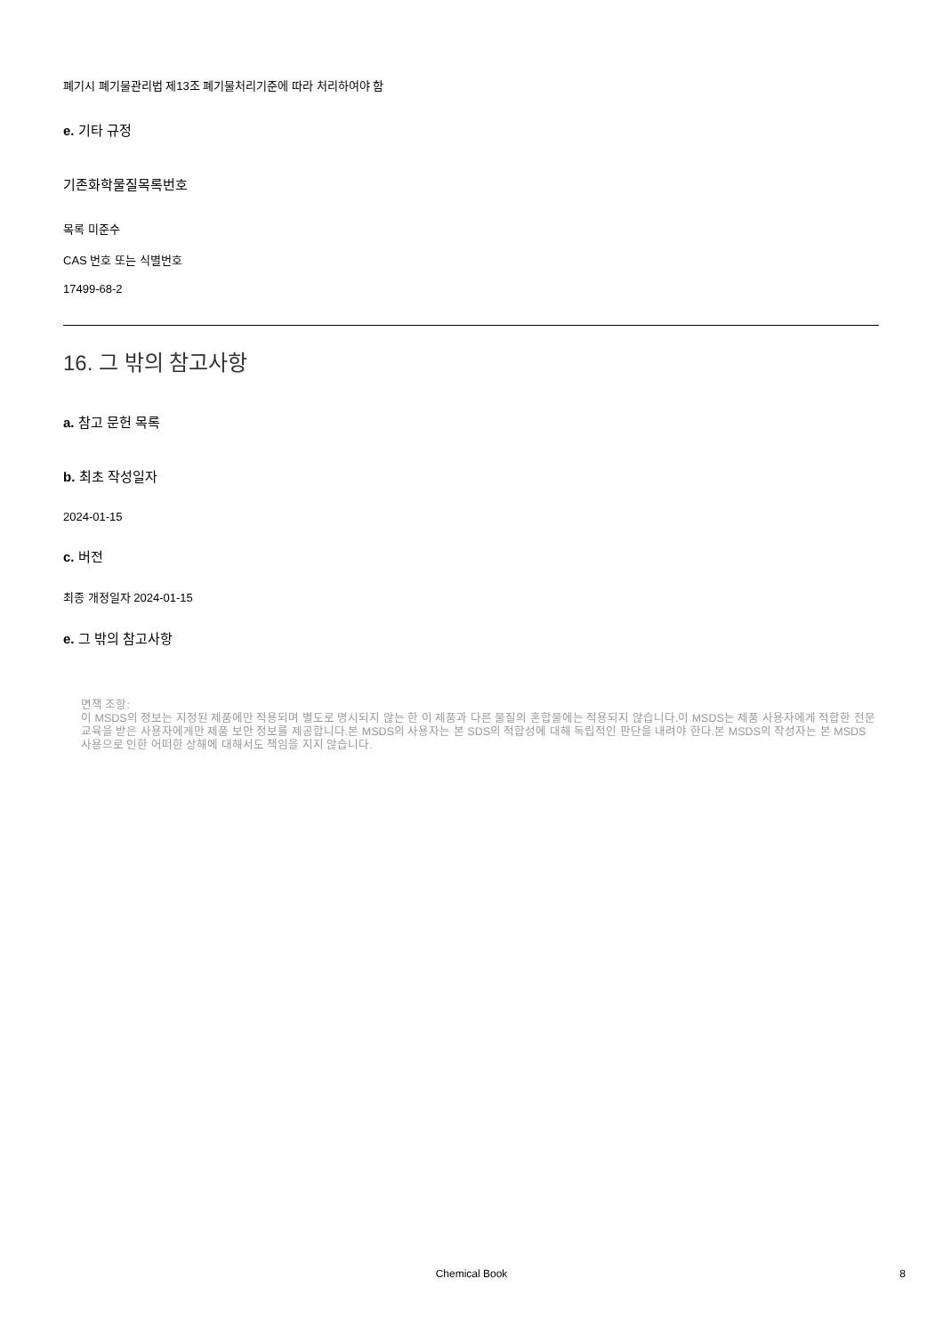폐기시 폐기물관리법 제13조 폐기물처리기준에 따라 처리하여야 함
e. 기타 규정
기존화학물질목록번호
목록 미준수
CAS 번호 또는 식별번호
17499-68-2
16. 그 밖의 참고사항
a. 참고 문헌 목록
b. 최초 작성일자
2024-01-15
c. 버전
최종 개정일자 2024-01-15
e. 그 밖의 참고사항
면책 조항:
이 MSDS의 정보는 지정된 제품에만 적용되며 별도로 명시되지 않는 한 이 제품과 다른 물질의 혼합물에는 적용되지 않습니다.이 MSDS는 제품 사용자에게 적합한 전문 교육을 받은 사용자에게만 제품 보안 정보를 제공합니다.본 MSDS의 사용자는 본 SDS의 적합성에 대해 독립적인 판단을 내려야 한다.본 MSDS의 작성자는 본 MSDS 사용으로 인한 어떠한 상해에 대해서도 책임을 지지 않습니다.
Chemical Book
8